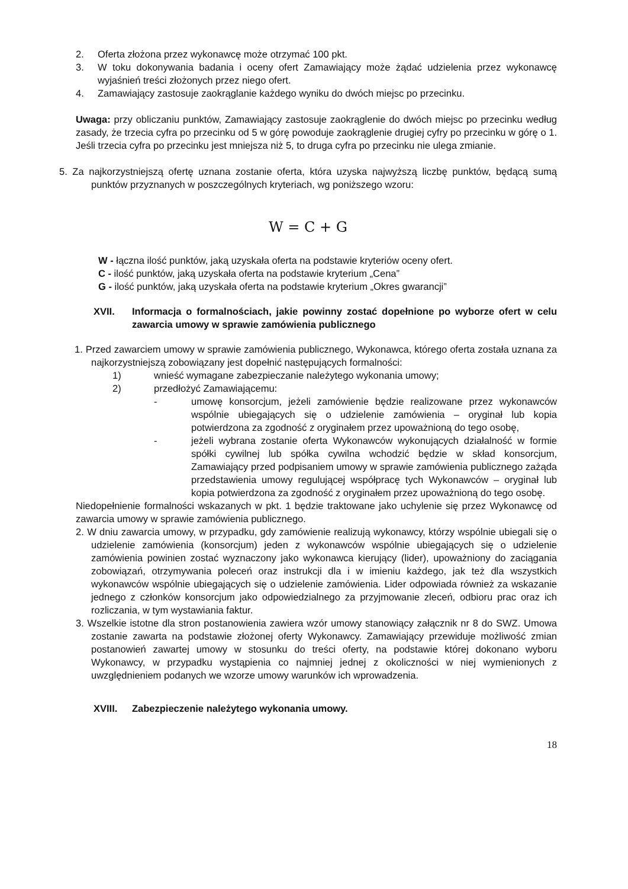2. Oferta złożona przez wykonawcę może otrzymać 100 pkt.
3. W toku dokonywania badania i oceny ofert Zamawiający może żądać udzielenia przez wykonawcę wyjaśnień treści złożonych przez niego ofert.
4. Zamawiający zastosuje zaokrąglanie każdego wyniku do dwóch miejsc po przecinku.
Uwaga: przy obliczaniu punktów, Zamawiający zastosuje zaokrąglenie do dwóch miejsc po przecinku według zasady, że trzecia cyfra po przecinku od 5 w górę powoduje zaokrąglenie drugiej cyfry po przecinku w górę o 1. Jeśli trzecia cyfra po przecinku jest mniejsza niż 5, to druga cyfra po przecinku nie ulega zmianie.
5. Za najkorzystniejszą ofertę uznana zostanie oferta, która uzyska najwyższą liczbę punktów, będącą sumą punktów przyznanych w poszczególnych kryteriach, wg poniższego wzoru:
W = C + G
W - łączna ilość punktów, jaką uzyskała oferta na podstawie kryteriów oceny ofert.
C - ilość punktów, jaką uzyskała oferta na podstawie kryterium „Cena”
G - ilość punktów, jaką uzyskała oferta na podstawie kryterium „Okres gwarancji”
XVII. Informacja o formalnościach, jakie powinny zostać dopełnione po wyborze ofert w celu zawarcia umowy w sprawie zamówienia publicznego
1. Przed zawarciem umowy w sprawie zamówienia publicznego, Wykonawca, którego oferta została uznana za najkorzystniejszą zobowiązany jest dopełnić następujących formalności:
1) wnieść wymagane zabezpieczanie należytego wykonania umowy;
2) przedłożyć Zamawiającemu:
- umowę konsorcjum, jeżeli zamówienie będzie realizowane przez wykonawców wspólnie ubiegających się o udzielenie zamówienia – oryginał lub kopia potwierdzona za zgodność z oryginałem przez upoważnioną do tego osobę,
- jeżeli wybrana zostanie oferta Wykonawców wykonujących działalność w formie spółki cywilnej lub spółka cywilna wchodzić będzie w skład konsorcjum, Zamawiający przed podpisaniem umowy w sprawie zamówienia publicznego zażąda przedstawienia umowy regulującej współpracę tych Wykonawców – oryginał lub kopia potwierdzona za zgodność z oryginałem przez upoważnioną do tego osobę.
Niedopełnienie formalności wskazanych w pkt. 1 będzie traktowane jako uchylenie się przez Wykonawcę od zawarcia umowy w sprawie zamówienia publicznego.
2. W dniu zawarcia umowy, w przypadku, gdy zamówienie realizują wykonawcy, którzy wspólnie ubiegali się o udzielenie zamówienia (konsorcjum) jeden z wykonawców wspólnie ubiegających się o udzielenie zamówienia powinien zostać wyznaczony jako wykonawca kierujący (lider), upoważniony do zaciągania zobowiązań, otrzymywania poleceń oraz instrukcji dla i w imieniu każdego, jak też dla wszystkich wykonawców wspólnie ubiegających się o udzielenie zamówienia. Lider odpowiada również za wskazanie jednego z członków konsorcjum jako odpowiedzialnego za przyjmowanie zleceń, odbioru prac oraz ich rozliczania, w tym wystawiania faktur.
3. Wszelkie istotne dla stron postanowienia zawiera wzór umowy stanowiący załącznik nr 8 do SWZ. Umowa zostanie zawarta na podstawie złożonej oferty Wykonawcy. Zamawiający przewiduje możliwość zmian postanowień zawartej umowy w stosunku do treści oferty, na podstawie której dokonano wyboru Wykonawcy, w przypadku wystąpienia co najmniej jednej z okoliczności w niej wymienionych z uwzględnieniem podanych we wzorze umowy warunków ich wprowadzenia.
XVIII. Zabezpieczenie należytego wykonania umowy.
18